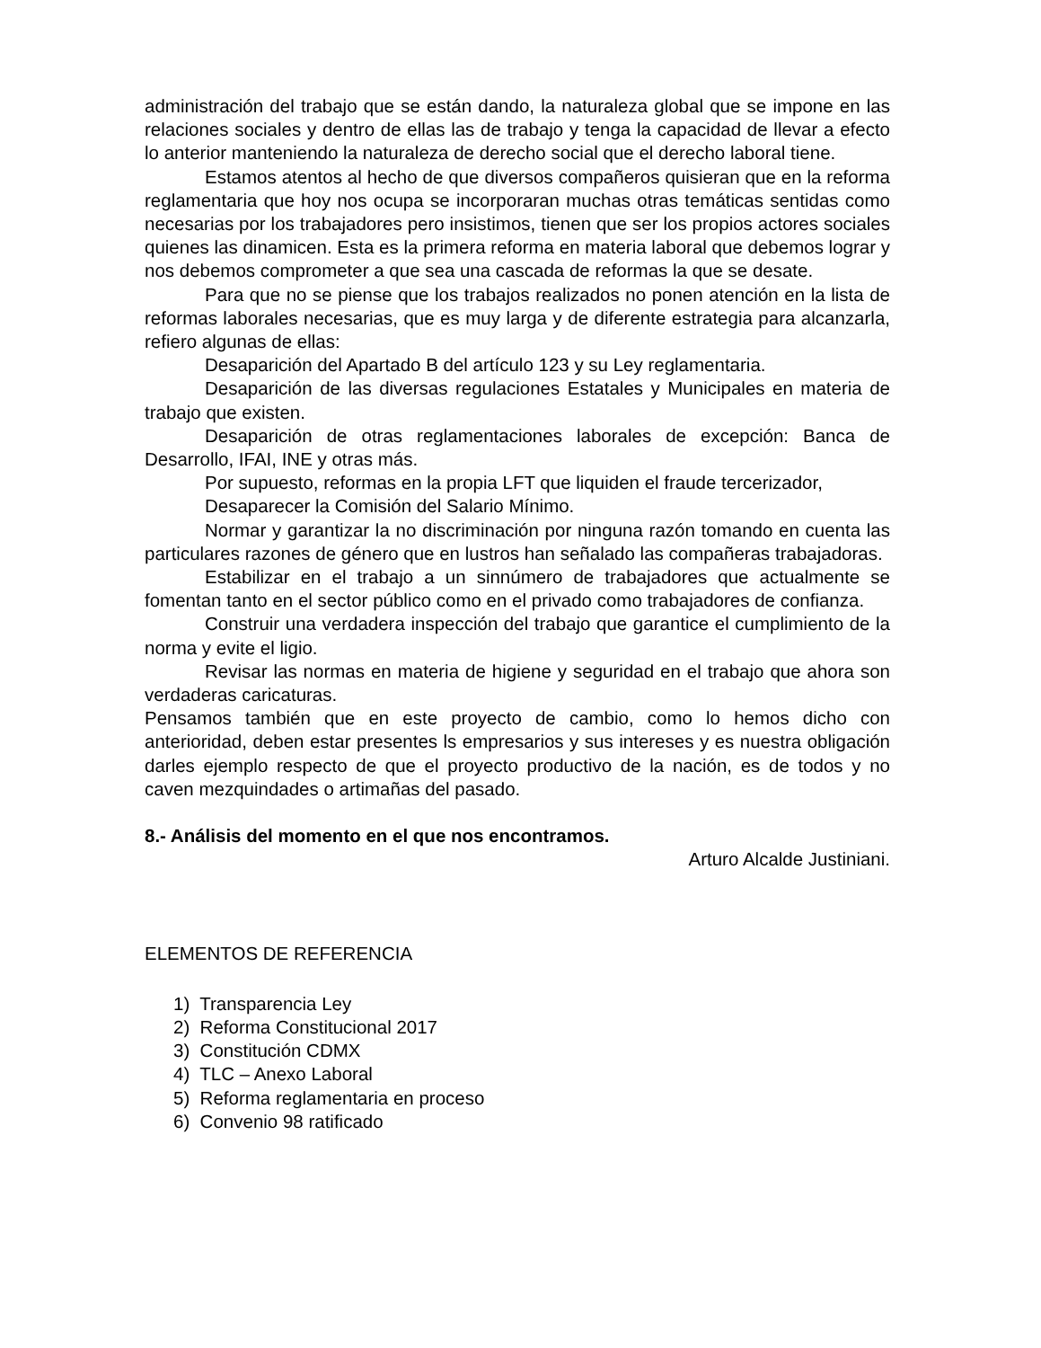administración del trabajo que se están dando, la naturaleza global que se impone en las relaciones sociales y dentro de ellas las de trabajo y tenga la capacidad de llevar a efecto lo anterior manteniendo la naturaleza de derecho social que el derecho laboral tiene.
Estamos atentos al hecho de que diversos compañeros quisieran que en la reforma reglamentaria que hoy nos ocupa se incorporaran muchas otras temáticas sentidas como necesarias por los trabajadores pero insistimos, tienen que ser los propios actores sociales quienes las dinamicen. Esta es la primera reforma en materia laboral que debemos lograr y nos debemos comprometer a que sea una cascada de reformas la que se desate.
Para que no se piense que los trabajos realizados no ponen atención en la lista de reformas laborales necesarias, que es muy larga y de diferente estrategia para alcanzarla, refiero algunas de ellas:
Desaparición del Apartado B del artículo 123 y su Ley reglamentaria.
Desaparición de las diversas regulaciones Estatales y Municipales en materia de trabajo que existen.
Desaparición de otras reglamentaciones laborales de excepción: Banca de Desarrollo, IFAI, INE y otras más.
Por supuesto, reformas en la propia LFT que liquiden el fraude tercerizador,
Desaparecer la Comisión del Salario Mínimo.
Normar y garantizar la no discriminación por ninguna razón tomando en cuenta las particulares razones de género que en lustros han señalado las compañeras trabajadoras.
Estabilizar en el trabajo a un sinnúmero de trabajadores que actualmente se fomentan tanto en el sector público como en el privado como trabajadores de confianza.
Construir una verdadera inspección del trabajo que garantice el cumplimiento de la norma y evite el ligio.
Revisar las normas en materia de higiene y seguridad en el trabajo que ahora son verdaderas caricaturas.
Pensamos también que en este proyecto de cambio, como lo hemos dicho con anterioridad, deben estar presentes ls empresarios y sus intereses y es nuestra obligación darles ejemplo respecto de que el proyecto productivo de la nación, es de todos y no caven mezquindades o artimañas del pasado.
8.- Análisis del momento en el que nos encontramos.
Arturo Alcalde Justiniani.
ELEMENTOS DE REFERENCIA
1) Transparencia Ley
2) Reforma Constitucional 2017
3) Constitución CDMX
4) TLC – Anexo Laboral
5) Reforma reglamentaria en proceso
6) Convenio 98 ratificado